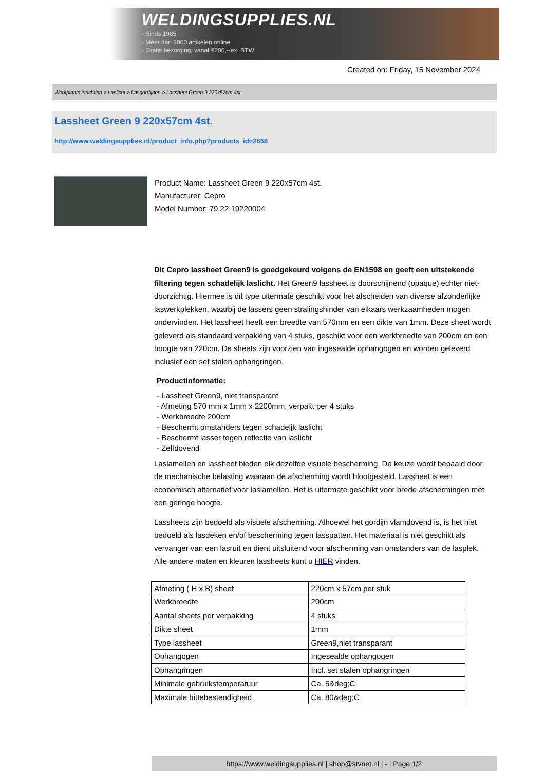WELDINGSUPPLIES.NL
- Sinds 1985
- Méér dan 3000 artikelen online
- Gratis bezorging, vanaf €200,--ex. BTW
Created on: Friday, 15 November 2024
Werkplaats inrichting > Laslicht > Lasgordijnen > Lassheet Green 9 220x57cm 4st.
Lassheet Green 9 220x57cm 4st.
http://www.weldingsupplies.nl/product_info.php?products_id=2658
Product Name: Lassheet Green 9 220x57cm 4st.
Manufacturer: Cepro
Model Number: 79.22.19220004
Dit Cepro lassheet Green9 is goedgekeurd volgens de EN1598 en geeft een uitstekende filtering tegen schadelijk laslicht. Het Green9 lassheet is doorschijnend (opaque) echter niet- doorzichtig. Hiermee is dit type uitermate geschikt voor het afscheiden van diverse afzonderlijke laswerkplekken, waarbij de lassers geen stralingshinder van elkaars werkzaamheden mogen ondervinden. Het lassheet heeft een breedte van 570mm en een dikte van 1mm. Deze sheet wordt geleverd als standaard verpakking van 4 stuks, geschikt voor een werkbreedte van 200cm en een hoogte van 220cm. De sheets zijn voorzien van ingesealde ophangogen en worden geleverd inclusief een set stalen ophangringen.
Productinformatie:
- Lassheet Green9, niet transparant
- Afmeting 570 mm x 1mm x 2200mm, verpakt per 4 stuks
- Werkbreedte 200cm
- Beschermt omstanders tegen schadeljk laslicht
- Beschermt lasser tegen reflectie van laslicht
- Zelfdovend
Laslamellen en lassheet bieden elk dezelfde visuele bescherming. De keuze wordt bepaald door de mechanische belasting waaraan de afscherming wordt blootgesteld. Lassheet is een economisch alternatief voor laslamellen. Het is uitermate geschikt voor brede afschermingen met een geringe hoogte.
Lassheets zijn bedoeld als visuele afscherming. Alhoewel het gordijn vlamdovend is, is het niet bedoeld als lasdeken en/of bescherming tegen lasspatten. Het materiaal is niet geschikt als vervanger van een lasruit en dient uitsluitend voor afscherming van omstanders van de lasplek.
Alle andere maten en kleuren lassheets kunt u HIER vinden.
| Afmeting ( H x B) sheet | 220cm x 57cm per stuk |
| Werkbreedte | 200cm |
| Aantal sheets per verpakking | 4 stuks |
| Dikte sheet | 1mm |
| Type lassheet | Green9,niet transparant |
| Ophangogen | Ingesealde ophangogen |
| Ophangringen | Incl. set stalen ophangringen |
| Minimale gebruikstemperatuur | Ca. 5&deg;C |
| Maximale hittebestendigheid | Ca. 80&deg;C |
https://www.weldingsupplies.nl | shop@stvnet.nl | - | Page 1/2